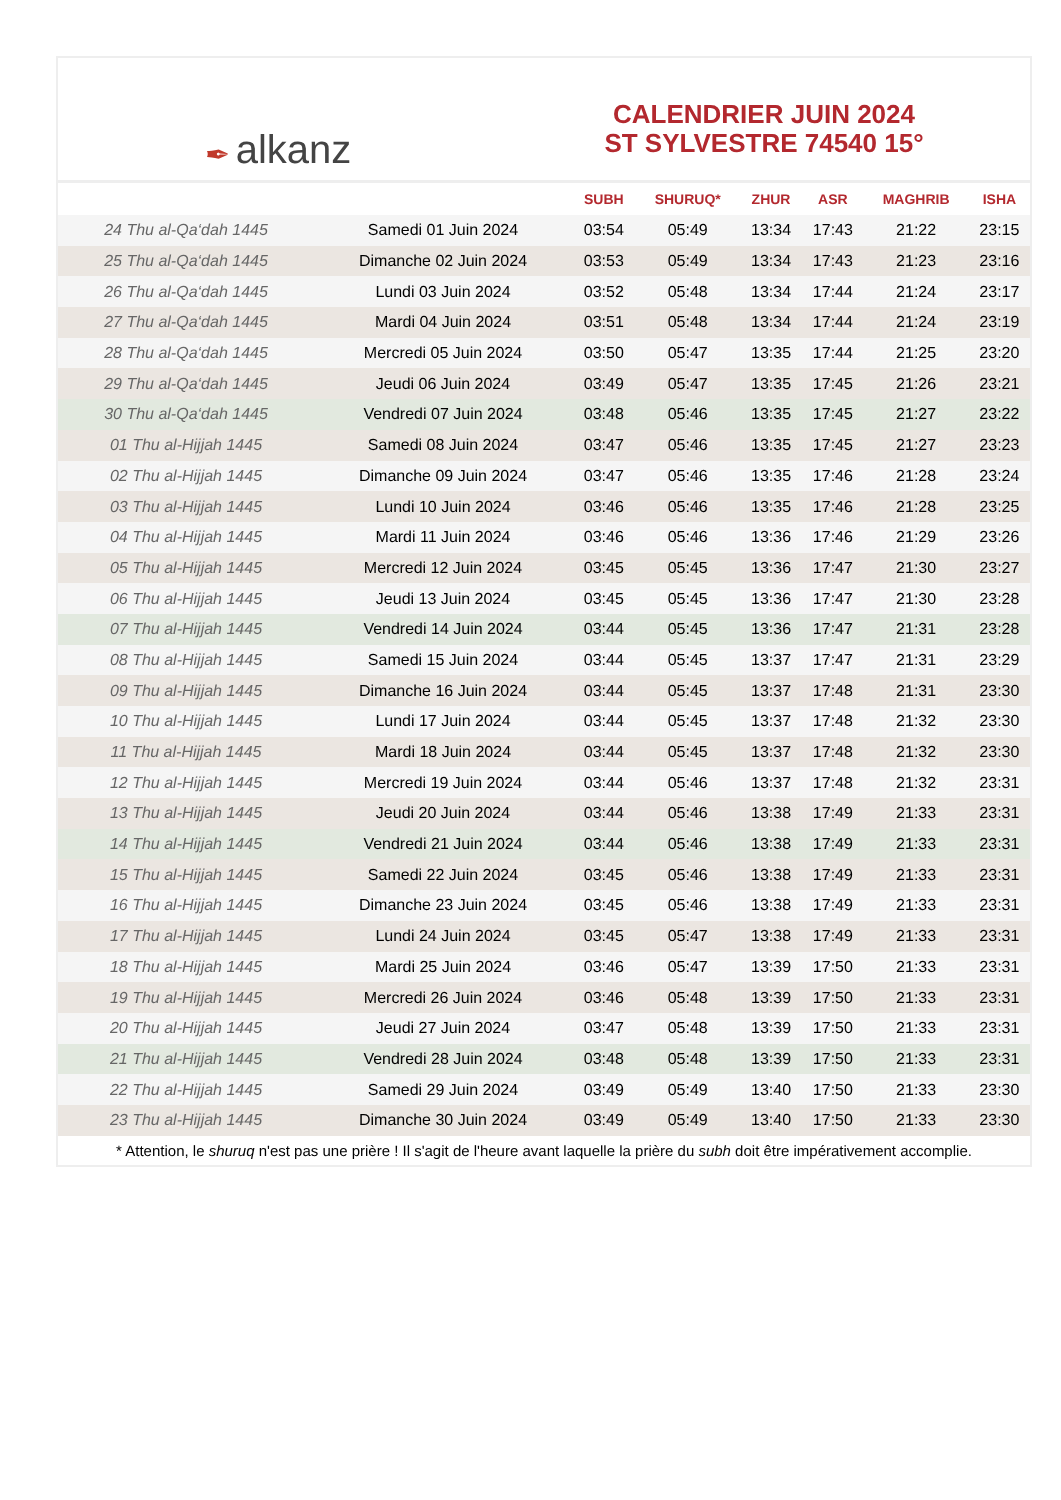✒ alkanz
CALENDRIER JUIN 2024
ST SYLVESTRE 74540 15°
| | | SUBH | SHURUQ* | ZHUR | ASR | MAGHRIB | ISHA |
| --- | --- | --- | --- | --- | --- | --- | --- |
| 24 Thu al-Qa‘dah 1445 | Samedi 01 Juin 2024 | 03:54 | 05:49 | 13:34 | 17:43 | 21:22 | 23:15 |
| 25 Thu al-Qa‘dah 1445 | Dimanche 02 Juin 2024 | 03:53 | 05:49 | 13:34 | 17:43 | 21:23 | 23:16 |
| 26 Thu al-Qa‘dah 1445 | Lundi 03 Juin 2024 | 03:52 | 05:48 | 13:34 | 17:44 | 21:24 | 23:17 |
| 27 Thu al-Qa‘dah 1445 | Mardi 04 Juin 2024 | 03:51 | 05:48 | 13:34 | 17:44 | 21:24 | 23:19 |
| 28 Thu al-Qa‘dah 1445 | Mercredi 05 Juin 2024 | 03:50 | 05:47 | 13:35 | 17:44 | 21:25 | 23:20 |
| 29 Thu al-Qa‘dah 1445 | Jeudi 06 Juin 2024 | 03:49 | 05:47 | 13:35 | 17:45 | 21:26 | 23:21 |
| 30 Thu al-Qa‘dah 1445 | Vendredi 07 Juin 2024 | 03:48 | 05:46 | 13:35 | 17:45 | 21:27 | 23:22 |
| 01 Thu al-Hijjah 1445 | Samedi 08 Juin 2024 | 03:47 | 05:46 | 13:35 | 17:45 | 21:27 | 23:23 |
| 02 Thu al-Hijjah 1445 | Dimanche 09 Juin 2024 | 03:47 | 05:46 | 13:35 | 17:46 | 21:28 | 23:24 |
| 03 Thu al-Hijjah 1445 | Lundi 10 Juin 2024 | 03:46 | 05:46 | 13:35 | 17:46 | 21:28 | 23:25 |
| 04 Thu al-Hijjah 1445 | Mardi 11 Juin 2024 | 03:46 | 05:46 | 13:36 | 17:46 | 21:29 | 23:26 |
| 05 Thu al-Hijjah 1445 | Mercredi 12 Juin 2024 | 03:45 | 05:45 | 13:36 | 17:47 | 21:30 | 23:27 |
| 06 Thu al-Hijjah 1445 | Jeudi 13 Juin 2024 | 03:45 | 05:45 | 13:36 | 17:47 | 21:30 | 23:28 |
| 07 Thu al-Hijjah 1445 | Vendredi 14 Juin 2024 | 03:44 | 05:45 | 13:36 | 17:47 | 21:31 | 23:28 |
| 08 Thu al-Hijjah 1445 | Samedi 15 Juin 2024 | 03:44 | 05:45 | 13:37 | 17:47 | 21:31 | 23:29 |
| 09 Thu al-Hijjah 1445 | Dimanche 16 Juin 2024 | 03:44 | 05:45 | 13:37 | 17:48 | 21:31 | 23:30 |
| 10 Thu al-Hijjah 1445 | Lundi 17 Juin 2024 | 03:44 | 05:45 | 13:37 | 17:48 | 21:32 | 23:30 |
| 11 Thu al-Hijjah 1445 | Mardi 18 Juin 2024 | 03:44 | 05:45 | 13:37 | 17:48 | 21:32 | 23:30 |
| 12 Thu al-Hijjah 1445 | Mercredi 19 Juin 2024 | 03:44 | 05:46 | 13:37 | 17:48 | 21:32 | 23:31 |
| 13 Thu al-Hijjah 1445 | Jeudi 20 Juin 2024 | 03:44 | 05:46 | 13:38 | 17:49 | 21:33 | 23:31 |
| 14 Thu al-Hijjah 1445 | Vendredi 21 Juin 2024 | 03:44 | 05:46 | 13:38 | 17:49 | 21:33 | 23:31 |
| 15 Thu al-Hijjah 1445 | Samedi 22 Juin 2024 | 03:45 | 05:46 | 13:38 | 17:49 | 21:33 | 23:31 |
| 16 Thu al-Hijjah 1445 | Dimanche 23 Juin 2024 | 03:45 | 05:46 | 13:38 | 17:49 | 21:33 | 23:31 |
| 17 Thu al-Hijjah 1445 | Lundi 24 Juin 2024 | 03:45 | 05:47 | 13:38 | 17:49 | 21:33 | 23:31 |
| 18 Thu al-Hijjah 1445 | Mardi 25 Juin 2024 | 03:46 | 05:47 | 13:39 | 17:50 | 21:33 | 23:31 |
| 19 Thu al-Hijjah 1445 | Mercredi 26 Juin 2024 | 03:46 | 05:48 | 13:39 | 17:50 | 21:33 | 23:31 |
| 20 Thu al-Hijjah 1445 | Jeudi 27 Juin 2024 | 03:47 | 05:48 | 13:39 | 17:50 | 21:33 | 23:31 |
| 21 Thu al-Hijjah 1445 | Vendredi 28 Juin 2024 | 03:48 | 05:48 | 13:39 | 17:50 | 21:33 | 23:31 |
| 22 Thu al-Hijjah 1445 | Samedi 29 Juin 2024 | 03:49 | 05:49 | 13:40 | 17:50 | 21:33 | 23:30 |
| 23 Thu al-Hijjah 1445 | Dimanche 30 Juin 2024 | 03:49 | 05:49 | 13:40 | 17:50 | 21:33 | 23:30 |
* Attention, le shuruq n'est pas une prière ! Il s'agit de l'heure avant laquelle la prière du subh doit être impérativement accomplie.